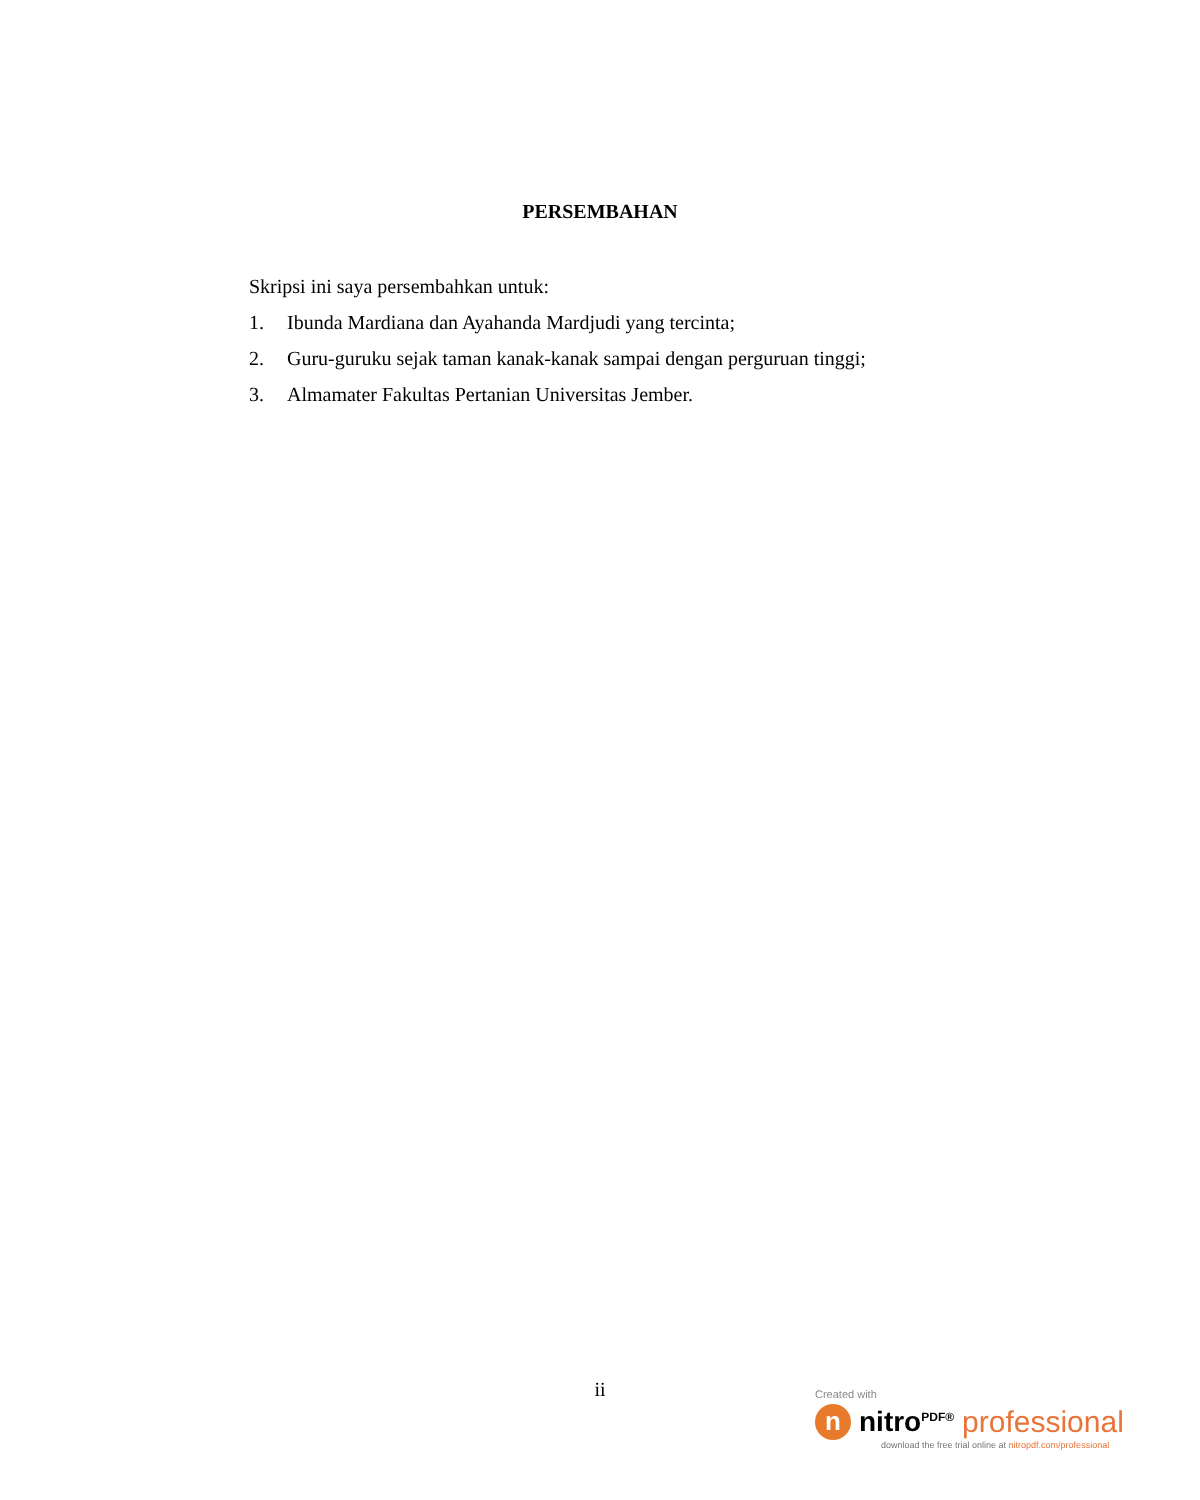PERSEMBAHAN
Skripsi ini saya persembahkan untuk:
1. Ibunda Mardiana dan Ayahanda Mardjudi yang tercinta;
2. Guru-guruku sejak taman kanak-kanak sampai dengan perguruan tinggi;
3. Almamater Fakultas Pertanian Universitas Jember.
ii
Created with
n
nitro<sup>PDF®</sup> professional
download the free trial online at nitropdf.com/professional